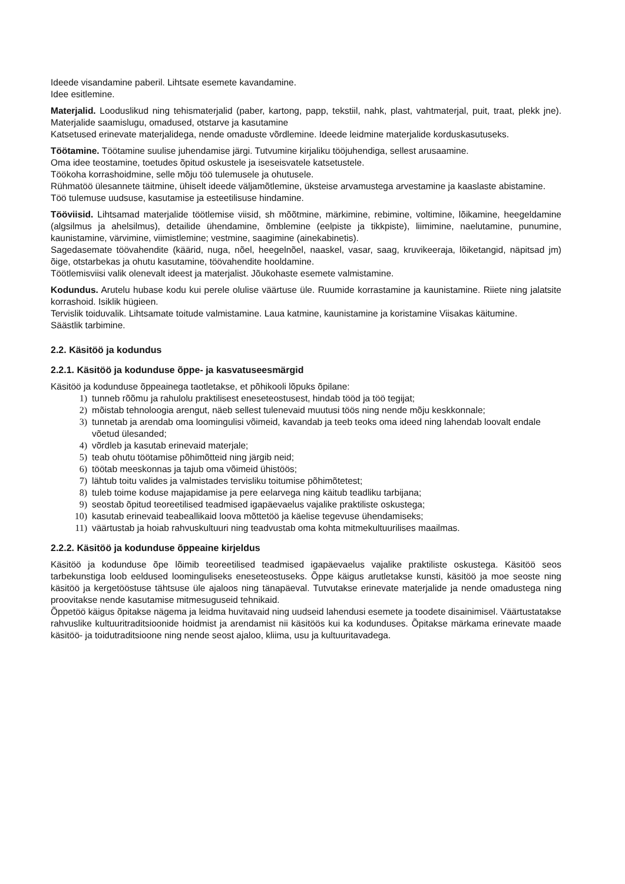Ideede visandamine paberil. Lihtsate esemete kavandamine.
Idee esitlemine.
Materjalid. Looduslikud ning tehismaterjalid (paber, kartong, papp, tekstiil, nahk, plast, vahtmaterjal, puit, traat, plekk jne). Materjalide saamislugu, omadused, otstarve ja kasutamine
Katsetused erinevate materjalidega, nende omaduste võrdlemine. Ideede leidmine materjalide korduskasutuseks.
Töötamine. Töötamine suulise juhendamise järgi. Tutvumine kirjaliku tööjuhendiga, sellest arusaamine.
Oma idee teostamine, toetudes õpitud oskustele ja iseseisvatele katsetustele.
Töökoha korrashoidmine, selle mõju töö tulemusele ja ohutusele.
Rühmatöö ülesannete täitmine, ühiselt ideede väljamõtlemine, üksteise arvamustega arvestamine ja kaaslaste abistamine.
Töö tulemuse uudsuse, kasutamise ja esteetilisuse hindamine.
Tööviisid. Lihtsamad materjalide töötlemise viisid, sh mõõtmine, märkimine, rebimine, voltimine, lõikamine, heegeldamine (algsilmus ja ahelsilmus), detailide ühendamine, õmblemine (eelpiste ja tikkpiste), liimimine, naelutamine, punumine, kaunistamine, värvimine, viimistlemine; vestmine, saagimine (ainekabinetis).
Sagedasemate töövahendite (käärid, nuga, nõel, heegelnõel, naaskel, vasar, saag, kruvikeeraja, lõiketangid, näpitsad jm) õige, otstarbekas ja ohutu kasutamine, töövahendite hooldamine.
Töötlemisviisi valik olenevalt ideest ja materjalist. Jõukohaste esemete valmistamine.
Kodundus. Arutelu hubase kodu kui perele olulise väärtuse üle. Ruumide korrastamine ja kaunistamine. Riiete ning jalatsite korrashoid. Isiklik hügieen.
Tervislik toiduvalik. Lihtsamate toitude valmistamine. Laua katmine, kaunistamine ja koristamine Viisakas käitumine.
Säästlik tarbimine.
2.2. Käsitöö ja kodundus
2.2.1. Käsitöö ja kodunduse õppe- ja kasvatuseesmärgid
Käsitöö ja kodunduse õppeainega taotletakse, et põhikooli lõpuks õpilane:
1) tunneb rõõmu ja rahulolu praktilisest eneseteostusest, hindab tööd ja töö tegijat;
2) mõistab tehnoloogia arengut, näeb sellest tulenevaid muutusi töös ning nende mõju keskkonnale;
3) tunnetab ja arendab oma loomingulisi võimeid, kavandab ja teeb teoks oma ideed ning lahendab loovalt endale võetud ülesanded;
4) võrdleb ja kasutab erinevaid materjale;
5) teab ohutu töötamise põhimõtteid ning järgib neid;
6) töötab meeskonnas ja tajub oma võimeid ühistöös;
7) lähtub toitu valides ja valmistades tervisliku toitumise põhimõtetest;
8) tuleb toime koduse majapidamise ja pere eelarvega ning käitub teadliku tarbijana;
9) seostab õpitud teoreetilised teadmised igapäevaelus vajalike praktiliste oskustega;
10) kasutab erinevaid teabeallikaid loova mõttetöö ja käelise tegevuse ühendamiseks;
11) väärtustab ja hoiab rahvuskultuuri ning teadvustab oma kohta mitmekultuurilises maailmas.
2.2.2. Käsitöö ja kodunduse õppeaine kirjeldus
Käsitöö ja kodunduse õpe lõimib teoreetilised teadmised igapäevaelus vajalike praktiliste oskustega. Käsitöö seos tarbekunstiga loob eeldused loominguliseks eneseteostuseks. Õppe käigus arutletakse kunsti, käsitöö ja moe seoste ning käsitöö ja kergetööstuse tähtsuse üle ajaloos ning tänapäeval. Tutvutakse erinevate materjalide ja nende omadustega ning proovitakse nende kasutamise mitmesuguseid tehnikaid.
Õppetöö käigus õpitakse nägema ja leidma huvitavaid ning uudseid lahendusi esemete ja toodete disainimisel. Väärtustatakse rahvuslike kultuuritraditsioonide hoidmist ja arendamist nii käsitöös kui ka kodunduses. Õpitakse märkama erinevate maade käsitöö- ja toidutraditsioone ning nende seost ajaloo, kliima, usu ja kultuuritavadega.